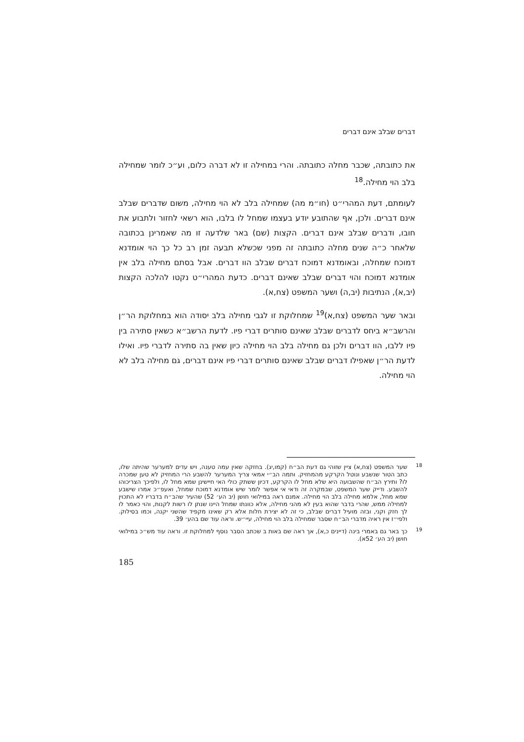דברים שבלב אינם דברים
את כתובתה, שכבר מחלה כתובתה. והרי במחילה זו לא דברה כלום, וע״כ לומר שמחילה בלב הוי מחילה.<sup>18</sup>
לעומתם, דעת המהרי״ט (חו״מ מה) שמחילה בלב לא הוי מחילה, משום שדברים שבלב אינם דברים. ולכן, אף שהתובע יודע בעצמו שמחל לו בלבו, הוא רשאי לחזור ולתבוע את חובו, ודברים שבלב אינם דברים. הקצות (שם) באר שלדעה זו מה שאמרינן בכתובה שלאחר כ״ה שנים מחלה כתובתה זה מפני שכשלא תבעה זמן רב כל כך הוי אומדנא דמוכח שמחלה, ובאומדנא דמוכח דברים שבלב הוו דברים. אבל בסתם מחילה בלב אין אומדנא דמוכח והוי דברים שבלב שאינם דברים. כדעת המהרי״ט נקטו להלכה הקצות (יב,א), הנתיבות (יב,ה) ושער המשפט (צח,א).
ובאר שער המשפט (צח,א)<sup>19</sup> שמחלוקת זו לגבי מחילה בלב יסודה הוא במחלוקת הר״ן והרשב״א ביחס לדברים שבלב שאינם סותרים דברי פיו. לדעת הרשב״א כשאין סתירה בין פיו ללבו, הוו דברים ולכן גם מחילה בלב הוי מחילה כיון שאין בה סתירה לדברי פיו. ואילו לדעת הר״ן שאפילו דברים שבלב שאינם סותרים דברי פיו אינם דברים, גם מחילה בלב לא הוי מחילה.
<sup>18</sup> שער המשפט (צח,א) ציין שזוהי גם דעת הב״ח (קמו,יג). בחזקה שאין עמה טענה, ויש עדים למערער שהיתה שלו, כתב הטור שנשבע ונוטל הקרקע מהמחזיק. ותמה הב״י אמאי צריך המערער להשבע הרי המחזיק לא טען שמכרה לו? ותירץ הב״ח שהשבועה היא שלא מחל לו הקרקע, דכיון ששתק כולי האי חיישינן שמא מחל לו, ולפיכך הצריכוהו להשבע. ודייק שער המשפט, שבמקרה זה ודאי אי אפשר לומר שיש אומדנא דמוכח שמחל, ואעפ״כ אמרו שישבע שמא מחל, אלמא מחילה בלב הוי מחילה. אמנם ראה במילואי חושן (יב הע׳ 52) שהעיר שהב״ח בדבריו לא התכוין למחילה ממש, שהרי בדבר שהוא בעין לא מהני מחילה, אלא כוונתו שמחל היינו שנתן לו רשות לקנות, והוי כאמר לו לך חזק וקני, ובזה מועיל דברים שבלב, כי זה לא יצירת חלות אלא רק שאינו מקפיד שהשני יקנה, וכמו בסילוק. ולפי״ז אין ראיה מדברי הב״ח שסבר שמחילה בלב הוי מחילה, עיי״ש. וראה עוד שם בהע׳ 39.
<sup>19</sup> כך באר גם באמרי בינה (דיינים כ,א), אך ראה שם באות ב שכתב הסבר נוסף למחלוקת זו. וראה עוד מש״כ במילואי חושן (יב הע׳ 52א).
185